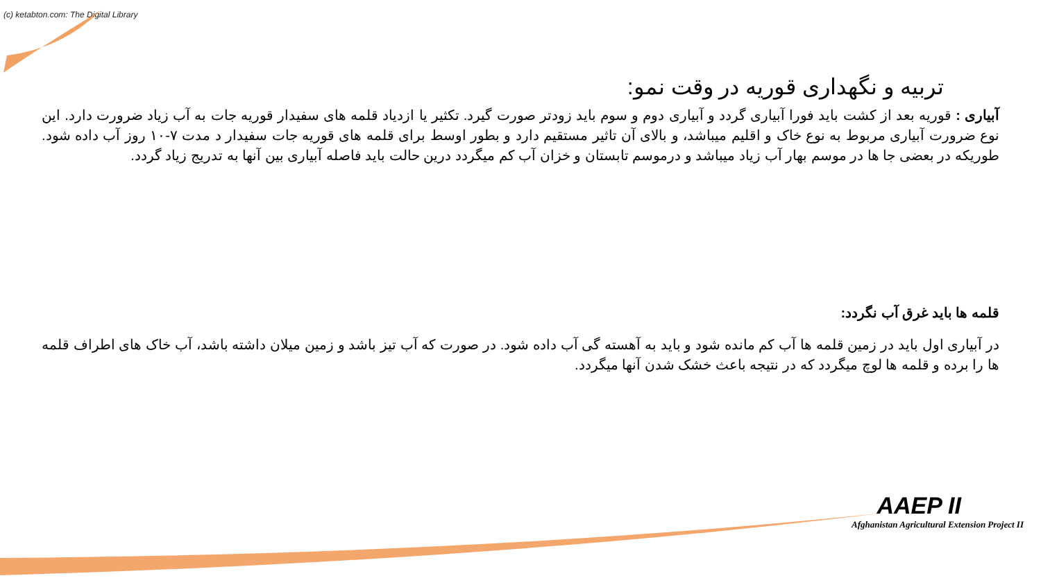(c) ketabton.com: The Digital Library
تربیه و نگهداری قوریه در وقت نمو:
آبیاری : قوریه بعد از کشت باید فورا آبیاری گردد و آبیاری دوم و سوم باید زودتر صورت گیرد. تکثیر یا ازدیاد قلمه های سفیدار قوریه جات به آب زیاد ضرورت دارد. این نوع ضرورت آبیاری مربوط به نوع خاک و اقلیم میباشد، و بالای آن تاثیر مستقیم دارد و بطور اوسط برای قلمه های قوریه جات سفیدار د مدت ۷-۱۰ روز آب داده شود. طوریکه در بعضی جا ها در موسم بهار آب زیاد میباشد و درموسم تابستان و خزان آب کم میگردد درین حالت باید فاصله آبیاری بین آنها به تدریج زیاد گردد.
قلمه ها باید غرق آب نگردد:
در آبیاری اول باید در زمین قلمه ها آب کم مانده شود و باید به آهسته گی آب داده شود. در صورت که آب تیز باشد و زمین میلان داشته باشد، آب خاک های اطراف قلمه ها را برده و قلمه ها لوچ میگردد که در نتیجه باعث خشک شدن آنها میگردد.
AAEP II
Afghanistan Agricultural Extension Project II